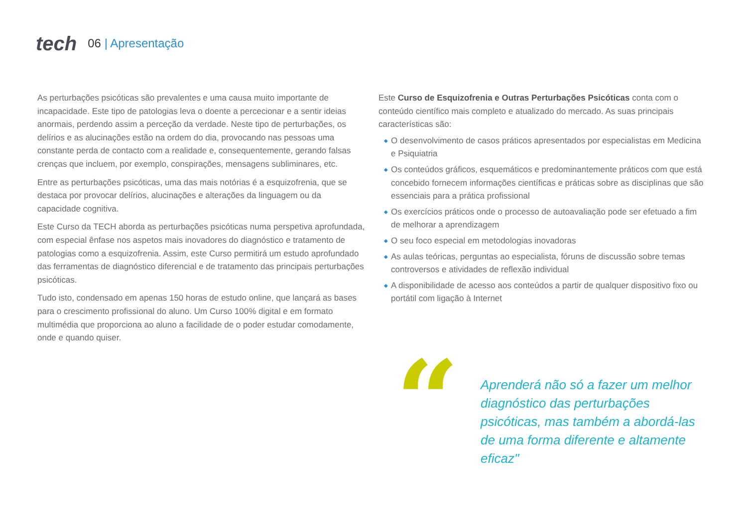tech
06 | Apresentação
As perturbações psicóticas são prevalentes e uma causa muito importante de incapacidade. Este tipo de patologias leva o doente a percecionar e a sentir ideias anormais, perdendo assim a perceção da verdade. Neste tipo de perturbações, os delírios e as alucinações estão na ordem do dia, provocando nas pessoas uma constante perda de contacto com a realidade e, consequentemente, gerando falsas crenças que incluem, por exemplo, conspirações, mensagens subliminares, etc.
Entre as perturbações psicóticas, uma das mais notórias é a esquizofrenia, que se destaca por provocar delírios, alucinações e alterações da linguagem ou da capacidade cognitiva.
Este Curso da TECH aborda as perturbações psicóticas numa perspetiva aprofundada, com especial ênfase nos aspetos mais inovadores do diagnóstico e tratamento de patologias como a esquizofrenia. Assim, este Curso permitirá um estudo aprofundado das ferramentas de diagnóstico diferencial e de tratamento das principais perturbações psicóticas.
Tudo isto, condensado em apenas 150 horas de estudo online, que lançará as bases para o crescimento profissional do aluno. Um Curso 100% digital e em formato multimédia que proporciona ao aluno a facilidade de o poder estudar comodamente, onde e quando quiser.
Este Curso de Esquizofrenia e Outras Perturbações Psicóticas conta com o conteúdo científico mais completo e atualizado do mercado. As suas principais características são:
◆ O desenvolvimento de casos práticos apresentados por especialistas em Medicina e Psiquiatria
◆ Os conteúdos gráficos, esquemáticos e predominantemente práticos com que está concebido fornecem informações científicas e práticas sobre as disciplinas que são essenciais para a prática profissional
◆ Os exercícios práticos onde o processo de autoavaliação pode ser efetuado a fim de melhorar a aprendizagem
◆ O seu foco especial em metodologias inovadoras
◆ As aulas teóricas, perguntas ao especialista, fóruns de discussão sobre temas controversos e atividades de reflexão individual
◆ A disponibilidade de acesso aos conteúdos a partir de qualquer dispositivo fixo ou portátil com ligação à Internet
“
Aprenderá não só a fazer um melhor diagnóstico das perturbações psicóticas, mas também a abordá-las de uma forma diferente e altamente eficaz"